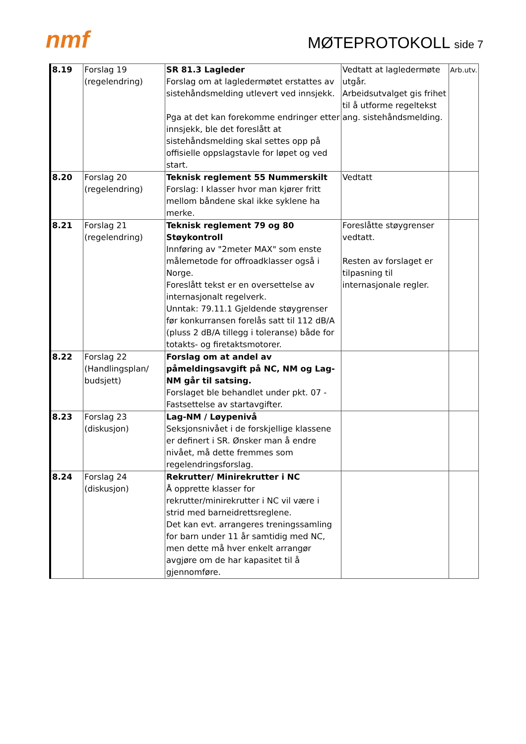nmf MØTEPROTOKOLL side 7
| 8.19 | Forslag 19 (regelendring) | SR 81.3 Lagleder Forslag om at lagledermøtet erstattes av sistehåndsmelding utlevert ved innsjekk. Pga at det kan forekomme endringer etter innsjekk, ble det foreslått at sistehåndsmelding skal settes opp på offisielle oppslagstavle for løpet og ved start. | Vedtatt at lagledermøte utgår. Arbeidsutvalget gis frihet til å utforme regeltekst ang. sistehåndsmelding. | Arb.utv. |
| 8.20 | Forslag 20 (regelendring) | Teknisk reglement 55 Nummerskilt Forslag: I klasser hvor man kjører fritt mellom båndene skal ikke syklene ha merke. | Vedtatt | |
| 8.21 | Forslag 21 (regelendring) | Teknisk reglement 79 og 80 Støykontroll Innføring av "2meter MAX" som enste målemetode for offroadklasser også i Norge. Foreslått tekst er en oversettelse av internasjonalt regelverk. Unntak: 79.11.1 Gjeldende støygrenser før konkurransen forelås satt til 112 dB/A (pluss 2 dB/A tillegg i toleranse) både for totakts- og firetaktsmotorer. | Foreslåtte støygrenser vedtatt. Resten av forslaget er tilpasning til internasjonale regler. | |
| 8.22 | Forslag 22 (Handlingsplan/ budsjett) | Forslag om at andel av påmeldingsavgift på NC, NM og Lag-NM går til satsing. Forslaget ble behandlet under pkt. 07 - Fastsettelse av startavgifter. | | |
| 8.23 | Forslag 23 (diskusjon) | Lag-NM / Løypenivå Seksjonsnivået i de forskjellige klassene er definert i SR. Ønsker man å endre nivået, må dette fremmes som regelendringsforslag. | | |
| 8.24 | Forslag 24 (diskusjon) | Rekrutter/ Minirekrutter i NC Å opprette klasser for rekrutter/minirekrutter i NC vil være i strid med barneidrettsreglene. Det kan evt. arrangeres treningssamling for barn under 11 år samtidig med NC, men dette må hver enkelt arrangør avgjøre om de har kapasitet til å gjennomføre. | | |